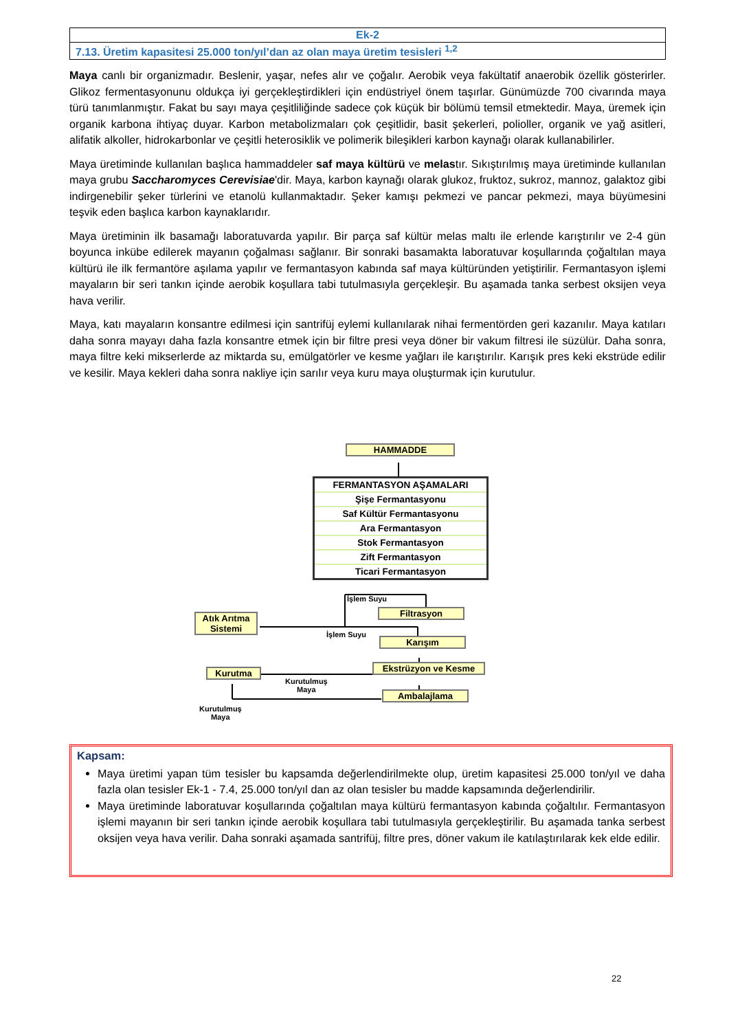| Ek-2 |
| 7.13. Üretim kapasitesi 25.000 ton/yıl’dan az olan maya üretim tesisleri <sup>1,2</sup> |
Maya canlı bir organizmadır. Beslenir, yaşar, nefes alır ve çoğalır. Aerobik veya fakültatif anaerobik özellik gösterirler. Glikoz fermentasyonunu oldukça iyi gerçekleştirdikleri için endüstriyel önem taşırlar. Günümüzde 700 civarında maya türü tanımlanmıştır. Fakat bu sayı maya çeşitliliğinde sadece çok küçük bir bölümü temsil etmektedir. Maya, üremek için organik karbona ihtiyaç duyar. Karbon metabolizmaları çok çeşitlidir, basit şekerleri, polioller, organik ve yağ asitleri, alifatik alkoller, hidrokarbonlar ve çeşitli heterosiklik ve polimerik bileşikleri karbon kaynağı olarak kullanabilirler.
Maya üretiminde kullanılan başlıca hammaddeler saf maya kültürü ve melastır. Sıkıştırılmış maya üretiminde kullanılan maya grubu Saccharomyces Cerevisiae'dir. Maya, karbon kaynağı olarak glukoz, fruktoz, sukroz, mannoz, galaktoz gibi indirgenebilir şeker türlerini ve etanolü kullanmaktadır. Şeker kamışı pekmezi ve pancar pekmezi, maya büyümesini teşvik eden başlıca karbon kaynaklarıdır.
Maya üretiminin ilk basamağı laboratuvarda yapılır. Bir parça saf kültür melas maltı ile erlende karıştırılır ve 2-4 gün boyunca inkübe edilerek mayanın çoğalması sağlanır. Bir sonraki basamakta laboratuvar koşullarında çoğaltılan maya kültürü ile ilk fermantöre aşılama yapılır ve fermantasyon kabında saf maya kültüründen yetiştirilir. Fermantasyon işlemi mayaların bir seri tankın içinde aerobik koşullara tabi tutulmasıyla gerçekleşir. Bu aşamada tanka serbest oksijen veya hava verilir.
Maya, katı mayaların konsantre edilmesi için santrifüj eylemi kullanılarak nihai fermentörden geri kazanılır. Maya katıları daha sonra mayayı daha fazla konsantre etmek için bir filtre presi veya döner bir vakum filtresi ile süzülür. Daha sonra, maya filtre keki mikserlerde az miktarda su, emülgatörler ve kesme yağları ile karıştırılır. Karışık pres keki ekstrüde edilir ve kesilir. Maya kekleri daha sonra nakliye için sarılır veya kuru maya oluşturmak için kurutulur.
HAMMADDE
FERMANTASYON AŞAMALARI
Şişe Fermantasyonu
Saf Kültür Fermantasyonu
Ara Fermantasyon
Stok Fermantasyon
Zift Fermantasyon
Ticari Fermantasyon
İşlem Suyu
Filtrasyon
Atık Arıtma Sistemi
İşlem Suyu
Karışım
Kurutma
Kurutulmuş
Maya
Ekstrüzyon ve Kesme
Ambalajlama
Kurutulmuş
Maya
Kapsam:
Maya üretimi yapan tüm tesisler bu kapsamda değerlendirilmekte olup, üretim kapasitesi 25.000 ton/yıl ve daha fazla olan tesisler Ek-1 - 7.4, 25.000 ton/yıl dan az olan tesisler bu madde kapsamında değerlendirilir.
Maya üretiminde laboratuvar koşullarında çoğaltılan maya kültürü fermantasyon kabında çoğaltılır. Fermantasyon işlemi mayanın bir seri tankın içinde aerobik koşullara tabi tutulmasıyla gerçekleştirilir. Bu aşamada tanka serbest oksijen veya hava verilir. Daha sonraki aşamada santrifüj, filtre pres, döner vakum ile katılaştırılarak kek elde edilir.
22